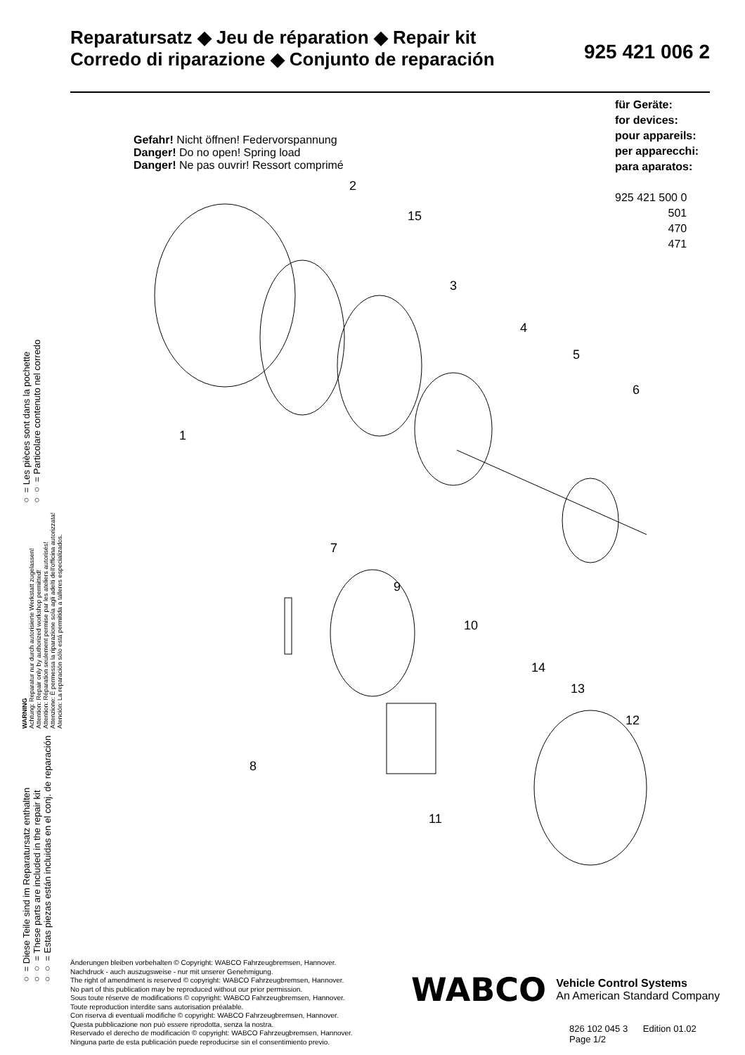Reparatursatz ◆ Jeu de réparation ◆ Repair kit
Corredo di riparazione ◆ Conjunto de reparación
925 421 006 2
für Geräte:
for devices:
pour appareils:
per apparecchi:
para aparatos:
925 421 500 0
501
470
471
○ = Diese Teile sind im Reparatursatz enthalten
○○ = These parts are included in the repair kit
○○ = Estas piezas están incluidas en el conj. de reparación
WARNING
Achtung: Reparatur nur durch autorisierte Werkstatt zugelassen!
Attention: Repair only by authorized workshop permitted!
Attention: Réparation seulement permise par les ateliers autorisés!
Attenzione: È permessa la riparazione sola agli adelti dell'officina autorizzata!
Atención: La reparación sólo está permitida a talleres especializados.
○ = Les pièces sont dans la pochette
○○ = Particolare contenuto nel corredo
Gefahr! Nicht öffnen! Federvorspannung
Danger! Do no open! Spring load
Danger! Ne pas ouvrir! Ressort comprimé
1
2
3
4
5
6
7
8
9
10
11
12
13
14
15
Änderungen bleiben vorbehalten © Copyright: WABCO Fahrzeugbremsen, Hannover.
Nachdruck - auch auszugsweise - nur mit unserer Genehmigung.
The right of amendment is reserved © copyright: WABCO Fahrzeugbremsen, Hannover.
No part of this publication may be reproduced without our prior permission.
Sous toute réserve de modifications © copyright: WABCO Fahrzeugbremsen, Hannover.
Toute reproduction interdite sans autorisation préalable.
Con riserva di eventuali modifiche © copyright: WABCO Fahrzeugbremsen, Hannover.
Questa pubblicazione non può essere riprodotta, senza la nostra.
Reservado el derecho de modificación © copyright: WABCO Fahrzeugbremsen, Hannover.
Ninguna parte de esta publicación puede reproducirse sin el consentimiento previo.
WABCO
Vehicle Control Systems
An American Standard Company
826 102 045 3 Edition 01.02
Page 1/2